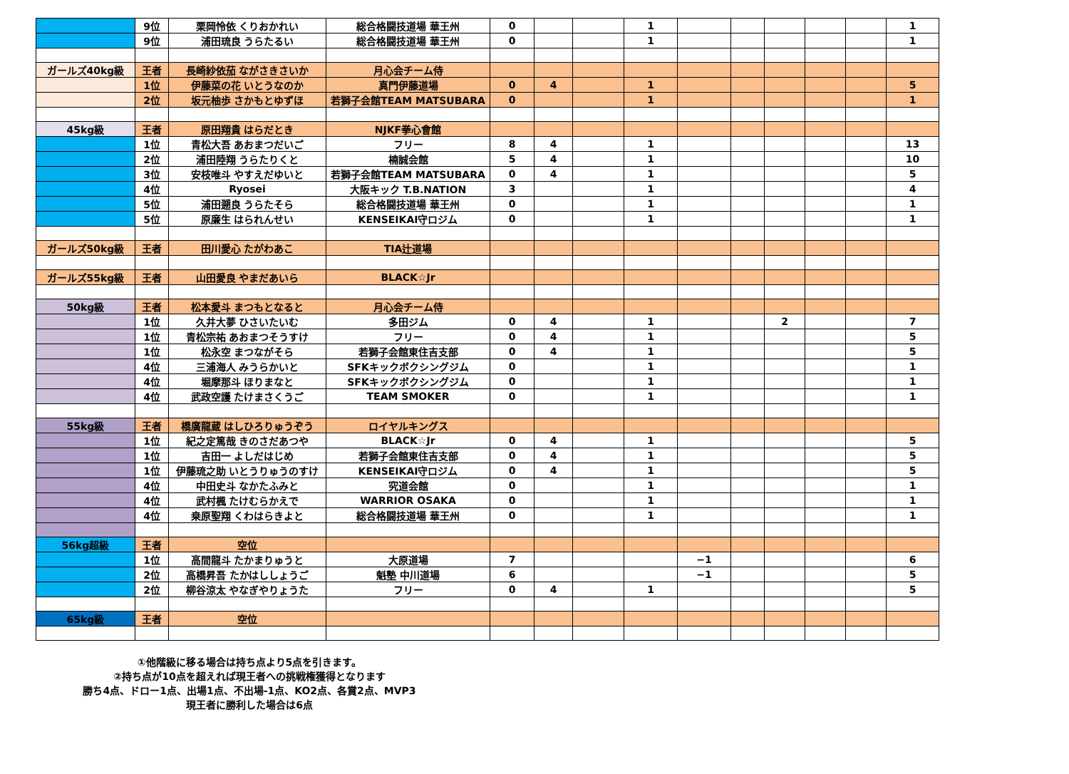| | 9位 | 栗岡怜依 くりおかれい | 総合格闘技道場 華王州 | 0 | | | 1 | | | | | | 1 |
| | 9位 | 浦田琉良 うらたるい | 総合格闘技道場 華王州 | 0 | | | 1 | | | | | | 1 |
| ガールズ40kg級 | 王者 | 長崎紗依茄 ながさきさいか | 月心会チーム侍 | | | | | | | | | | |
| | 1位 | 伊藤菜の花 いとうなのか | 真門伊藤道場 | 0 | 4 | | 1 | | | | | | 5 |
| | 2位 | 坂元柚歩 さかもとゆずほ | 若獅子会館TEAM MATSUBARA | 0 | | | 1 | | | | | | 1 |
| 45kg級 | 王者 | 原田翔貴 はらだとき | NJKF拳心會館 | | | | | | | | | | |
| | 1位 | 青松大吾 あおまつだいご | フリー | 8 | 4 | | 1 | | | | | | 13 |
| | 2位 | 浦田陸翔 うらたりくと | 楠誠会館 | 5 | 4 | | 1 | | | | | | 10 |
| | 3位 | 安枝唯斗 やすえだゆいと | 若獅子会館TEAM MATSUBARA | 0 | 4 | | 1 | | | | | | 5 |
| | 4位 | Ryosei | 大阪キック T.B.NATION | 3 | | | 1 | | | | | | 4 |
| | 5位 | 浦田遡良 うらたそら | 総合格闘技道場 華王州 | 0 | | | 1 | | | | | | 1 |
| | 5位 | 原廉生 はられんせい | KENSEIKAI守ロジム | 0 | | | 1 | | | | | | 1 |
| ガールズ50kg級 | 王者 | 田川愛心 たがわあこ | TIA辻道場 | | | | | | | | | | |
| ガールズ55kg級 | 王者 | 山田愛良 やまだあいら | BLACK☆Jr | | | | | | | | | | |
| 50kg級 | 王者 | 松本愛斗 まつもとなると | 月心会チーム侍 | | | | | | | | | | |
| | 1位 | 久井大夢 ひさいたいむ | 多田ジム | 0 | 4 | | 1 | | | 2 | | | 7 |
| | 1位 | 青松宗祐 あおまつそうすけ | フリー | 0 | 4 | | 1 | | | | | | 5 |
| | 1位 | 松永空 まつながそら | 若獅子会館東住吉支部 | 0 | 4 | | 1 | | | | | | 5 |
| | 4位 | 三浦海人 みうらかいと | SFKキックボクシングジム | 0 | | | 1 | | | | | | 1 |
| | 4位 | 堀摩那斗 ほりまなと | SFKキックボクシングジム | 0 | | | 1 | | | | | | 1 |
| | 4位 | 武政空護 たけまさくうご | TEAM SMOKER | 0 | | | 1 | | | | | | 1 |
| 55kg級 | 王者 | 橋廣龍蔵 はしひろりゅうぞう | ロイヤルキングス | | | | | | | | | | |
| | 1位 | 紀之定篤哉 きのさだあつや | BLACK☆Jr | 0 | 4 | | 1 | | | | | | 5 |
| | 1位 | 吉田一 よしだはじめ | 若獅子会館東住吉支部 | 0 | 4 | | 1 | | | | | | 5 |
| | 1位 | 伊藤琉之助 いとうりゅうのすけ | KENSEIKAI守ロジム | 0 | 4 | | 1 | | | | | | 5 |
| | 4位 | 中田史斗 なかたふみと | 究道会館 | 0 | | | 1 | | | | | | 1 |
| | 4位 | 武村楓 たけむらかえで | WARRIOR OSAKA | 0 | | | 1 | | | | | | 1 |
| | 4位 | 桒原聖翔 くわはらきよと | 総合格闘技道場 華王州 | 0 | | | 1 | | | | | | 1 |
| 56kg超級 | 王者 | 空位 | | | | | | | | | | | |
| | 1位 | 高間龍斗 たかまりゅうと | 大原道場 | 7 | | | | −1 | | | | | 6 |
| | 2位 | 高橋昇吾 たかはししょうご | 魁塾 中川道場 | 6 | | | | −1 | | | | | 5 |
| | 2位 | 柳谷涼太 やなぎやりょうた | フリー | 0 | 4 | | 1 | | | | | | 5 |
| 65kg級 | 王者 | 空位 | | | | | | | | | | | |
①他階級に移る場合は持ち点より5点を引きます。
②持ち点が10点を超えれば現王者への挑戦権獲得となります
勝ち4点、ドロー1点、出場1点、不出場-1点、KO2点、各賞2点、MVP3
現王者に勝利した場合は6点